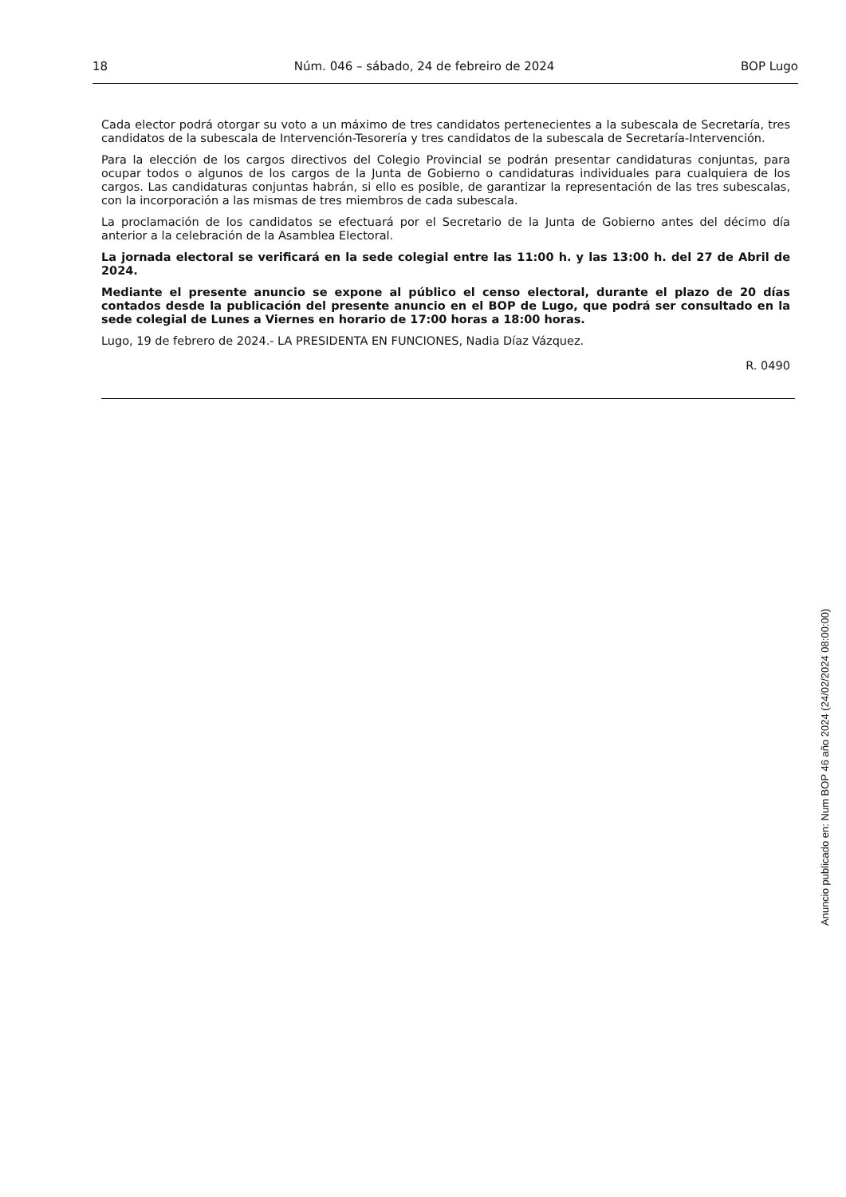18 Núm. 046 – sábado, 24 de febreiro de 2024 BOP Lugo
Cada elector podrá otorgar su voto a un máximo de tres candidatos pertenecientes a la subescala de Secretaría, tres candidatos de la subescala de Intervención-Tesorería y tres candidatos de la subescala de Secretaría-Intervención.
Para la elección de los cargos directivos del Colegio Provincial se podrán presentar candidaturas conjuntas, para ocupar todos o algunos de los cargos de la Junta de Gobierno o candidaturas individuales para cualquiera de los cargos. Las candidaturas conjuntas habrán, si ello es posible, de garantizar la representación de las tres subescalas, con la incorporación a las mismas de tres miembros de cada subescala.
La proclamación de los candidatos se efectuará por el Secretario de la Junta de Gobierno antes del décimo día anterior a la celebración de la Asamblea Electoral.
La jornada electoral se verificará en la sede colegial entre las 11:00 h. y las 13:00 h. del 27 de Abril de 2024.
Mediante el presente anuncio se expone al público el censo electoral, durante el plazo de 20 días contados desde la publicación del presente anuncio en el BOP de Lugo, que podrá ser consultado en la sede colegial de Lunes a Viernes en horario de 17:00 horas a 18:00 horas.
Lugo, 19 de febrero de 2024.- LA PRESIDENTA EN FUNCIONES, Nadia Díaz Vázquez.
R. 0490
Anuncio publicado en: Num BOP 46 año 2024 (24/02/2024 08:00:00)